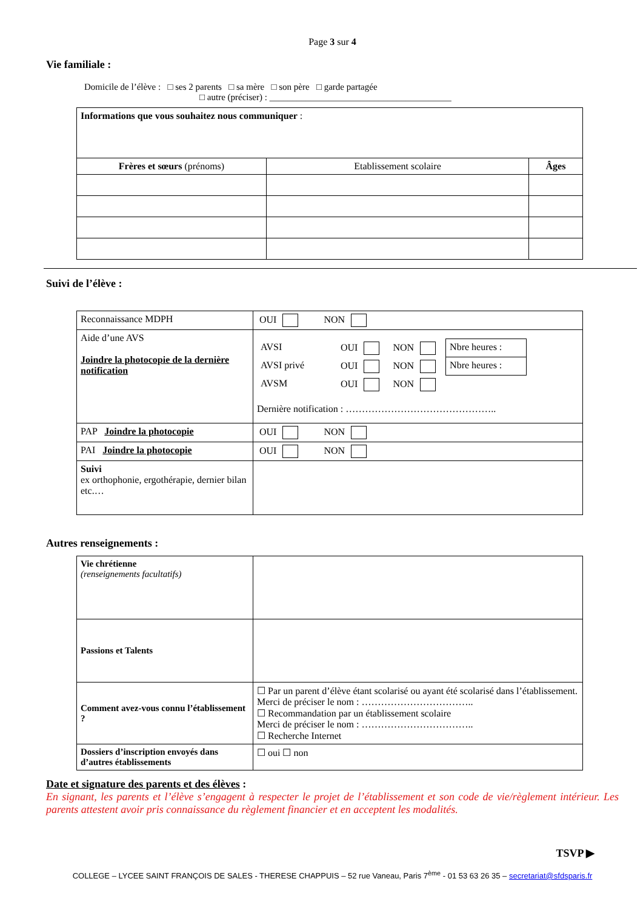Page 3 sur 4
Vie familiale :
Domicile de l’élève : □ ses 2 parents □ sa mère □ son père □ garde partagée
□ autre (préciser) : ________________________________________
| Informations que vous souhaitez nous communiquer : | | |
| Frères et sœurs (prénoms) | Etablissement scolaire | Âges |
Suivi de l’élève :
| Reconnaissance MDPH | OUI NON |
| Aide d’une AVS Joindre la photocopie de la dernière notification | / AVSI / OUI / NON / Nbre heures : / / AVSI privé / OUI / NON / Nbre heures : / / AVSM / OUI / NON / / Dernière notification : ……………………………………….. |
| PAP Joindre la photocopie | OUI NON |
| PAI Joindre la photocopie | OUI NON |
| Suivi ex orthophonie, ergothérapie, dernier bilan etc.… | |
Autres renseignements :
| Vie chrétienne (renseignements facultatifs) | |
| Passions et Talents | |
| Comment avez-vous connu l’établissement ? | ☐ Par un parent d’élève étant scolarisé ou ayant été scolarisé dans l’établissement. Merci de préciser le nom : …………………………….. ☐ Recommandation par un établissement scolaire Merci de préciser le nom : …………………………….. ☐ Recherche Internet |
| Dossiers d’inscription envoyés dans d’autres établissements | ☐ oui ☐ non |
Date et signature des parents et des élèves :
En signant, les parents et l’élève s’engagent à respecter le projet de l’établissement et son code de vie/règlement intérieur. Les parents attestent avoir pris connaissance du règlement financier et en acceptent les modalités.
TSVP ▶
COLLEGE – LYCEE SAINT FRANÇOIS DE SALES - THERESE CHAPPUIS – 52 rue Vaneau, Paris 7<sup>ème</sup> - 01 53 63 26 35 – secretariat@sfdsparis.fr